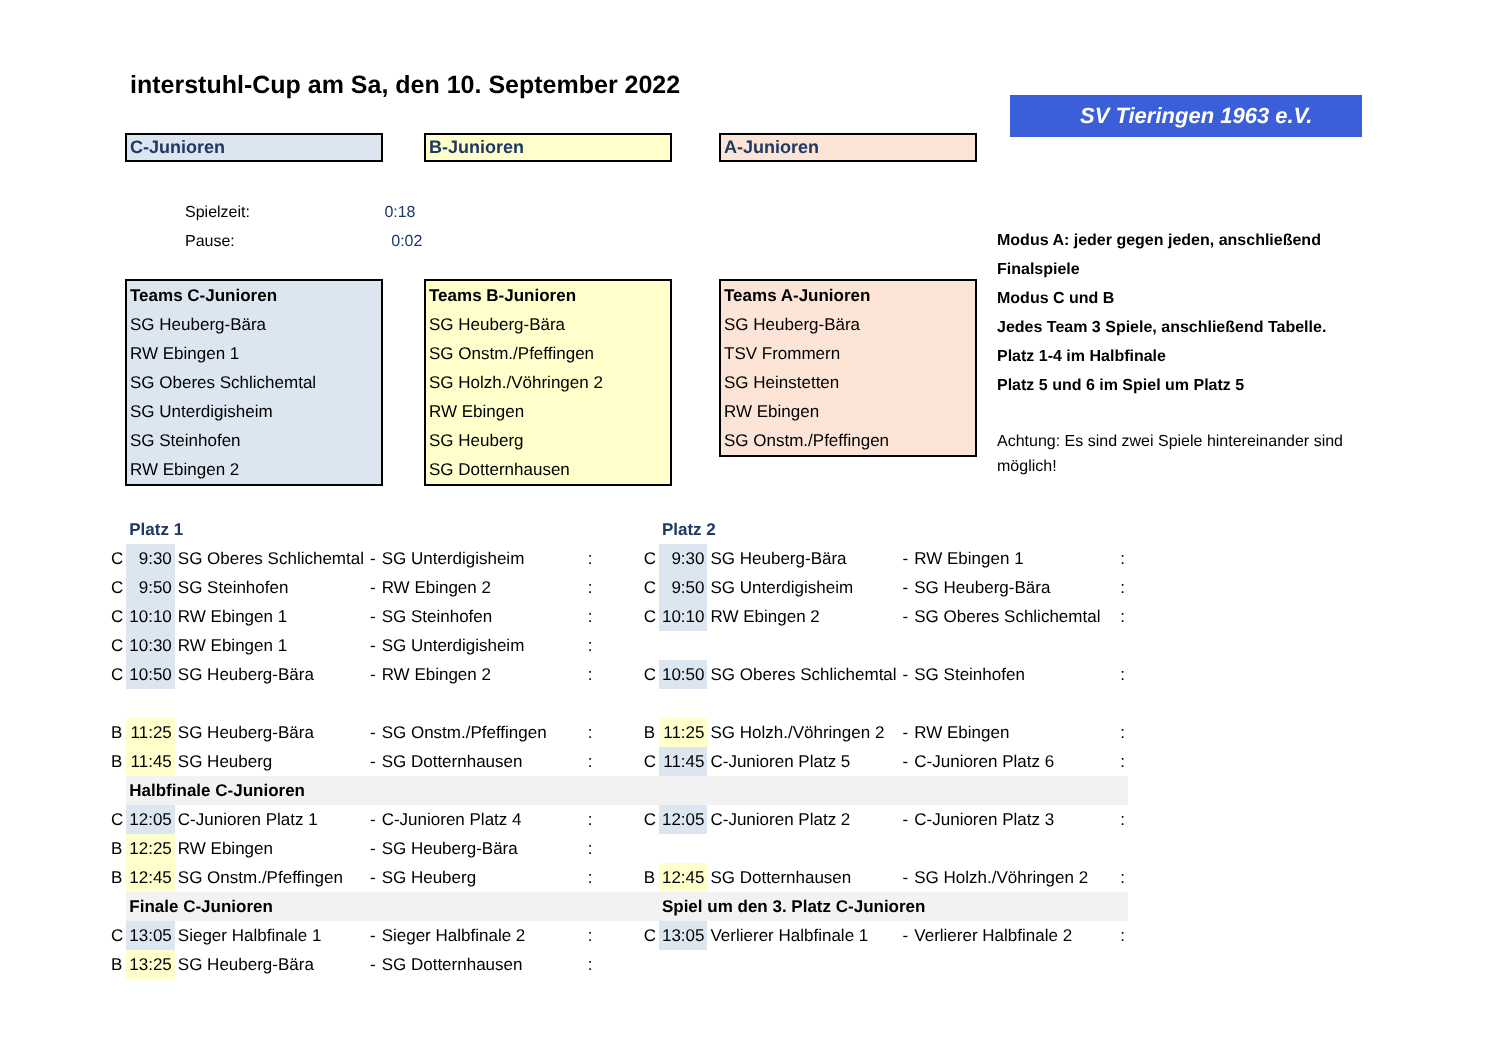interstuhl-Cup am Sa, den 10. September 2022
SV Tieringen 1963 e.V.
C-Junioren B-Junioren A-Junioren
Spielzeit: 0:18
Pause: 0:02
Teams C-Junioren
SG Heuberg-Bära
RW Ebingen 1
SG Oberes Schlichemtal
SG Unterdigisheim
SG Steinhofen
RW Ebingen 2
Teams B-Junioren
SG Heuberg-Bära
SG Onstm./Pfeffingen
SG Holzh./Vöhringen 2
RW Ebingen
SG Heuberg
SG Dotternhausen
Teams A-Junioren
SG Heuberg-Bära
TSV Frommern
SG Heinstetten
RW Ebingen
SG Onstm./Pfeffingen
Modus A: jeder gegen jeden, anschließend Finalspiele
Modus C und B
Jedes Team 3 Spiele, anschließend Tabelle.
Platz 1-4 im Halbfinale
Platz 5 und 6 im Spiel um Platz 5
Achtung: Es sind zwei Spiele hintereinander sind möglich!
| | Platz 1 | | | | | | Platz 2 | | | | |
| C | 9:30 | SG Oberes Schlichemtal | - | SG Unterdigisheim | : | C | 9:30 | SG Heuberg-Bära | - | RW Ebingen 1 | : |
| C | 9:50 | SG Steinhofen | - | RW Ebingen 2 | : | C | 9:50 | SG Unterdigisheim | - | SG Heuberg-Bära | : |
| C | 10:10 | RW Ebingen 1 | - | SG Steinhofen | : | C | 10:10 | RW Ebingen 2 | - | SG Oberes Schlichemtal | : |
| C | 10:30 | RW Ebingen 1 | - | SG Unterdigisheim | : | | | | | | |
| C | 10:50 | SG Heuberg-Bära | - | RW Ebingen 2 | : | C | 10:50 | SG Oberes Schlichemtal | - | SG Steinhofen | : |
| B | 11:25 | SG Heuberg-Bära | - | SG Onstm./Pfeffingen | : | B | 11:25 | SG Holzh./Vöhringen 2 | - | RW Ebingen | : |
| B | 11:45 | SG Heuberg | - | SG Dotternhausen | : | C | 11:45 | C-Junioren Platz 5 | - | C-Junioren Platz 6 | : |
| | Halbfinale C-Junioren | | | | | | | | | | |
| C | 12:05 | C-Junioren Platz 1 | - | C-Junioren Platz 4 | : | C | 12:05 | C-Junioren Platz 2 | - | C-Junioren Platz 3 | : |
| B | 12:25 | RW Ebingen | - | SG Heuberg-Bära | : | | | | | | |
| B | 12:45 | SG Onstm./Pfeffingen | - | SG Heuberg | : | B | 12:45 | SG Dotternhausen | - | SG Holzh./Vöhringen 2 | : |
| | Finale C-Junioren | | | | | | Spiel um den 3. Platz C-Junioren | | | | |
| C | 13:05 | Sieger Halbfinale 1 | - | Sieger Halbfinale 2 | : | C | 13:05 | Verlierer Halbfinale 1 | - | Verlierer Halbfinale 2 | : |
| B | 13:25 | SG Heuberg-Bära | - | SG Dotternhausen | : | | | | | | |